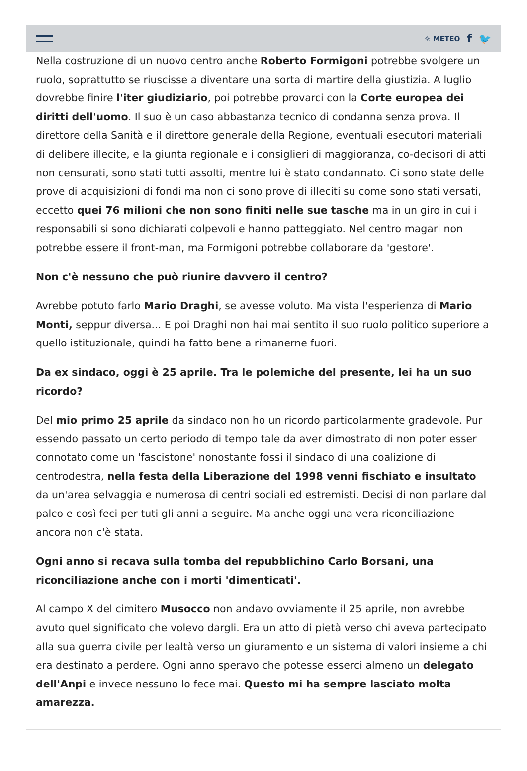☼ METEO f 🐦
Nella costruzione di un nuovo centro anche Roberto Formigoni potrebbe svolgere un ruolo, soprattutto se riuscisse a diventare una sorta di martire della giustizia. A luglio dovrebbe finire l'iter giudiziario, poi potrebbe provarci con la Corte europea dei diritti dell'uomo. Il suo è un caso abbastanza tecnico di condanna senza prova. Il direttore della Sanità e il direttore generale della Regione, eventuali esecutori materiali di delibere illecite, e la giunta regionale e i consiglieri di maggioranza, co-decisori di atti non censurati, sono stati tutti assolti, mentre lui è stato condannato. Ci sono state delle prove di acquisizioni di fondi ma non ci sono prove di illeciti su come sono stati versati, eccetto quei 76 milioni che non sono finiti nelle sue tasche ma in un giro in cui i responsabili si sono dichiarati colpevoli e hanno patteggiato. Nel centro magari non potrebbe essere il front-man, ma Formigoni potrebbe collaborare da 'gestore'.
Non c'è nessuno che può riunire davvero il centro?
Avrebbe potuto farlo Mario Draghi, se avesse voluto. Ma vista l'esperienza di Mario Monti, seppur diversa... E poi Draghi non hai mai sentito il suo ruolo politico superiore a quello istituzionale, quindi ha fatto bene a rimanerne fuori.
Da ex sindaco, oggi è 25 aprile. Tra le polemiche del presente, lei ha un suo ricordo?
Del mio primo 25 aprile da sindaco non ho un ricordo particolarmente gradevole. Pur essendo passato un certo periodo di tempo tale da aver dimostrato di non poter esser connotato come un 'fascistone' nonostante fossi il sindaco di una coalizione di centrodestra, nella festa della Liberazione del 1998 venni fischiato e insultato da un'area selvaggia e numerosa di centri sociali ed estremisti. Decisi di non parlare dal palco e così feci per tuti gli anni a seguire. Ma anche oggi una vera riconciliazione ancora non c'è stata.
Ogni anno si recava sulla tomba del repubblichino Carlo Borsani, una riconciliazione anche con i morti 'dimenticati'.
Al campo X del cimitero Musocco non andavo ovviamente il 25 aprile, non avrebbe avuto quel significato che volevo dargli. Era un atto di pietà verso chi aveva partecipato alla sua guerra civile per lealtà verso un giuramento e un sistema di valori insieme a chi era destinato a perdere. Ogni anno speravo che potesse esserci almeno un delegato dell'Anpi e invece nessuno lo fece mai. Questo mi ha sempre lasciato molta amarezza.